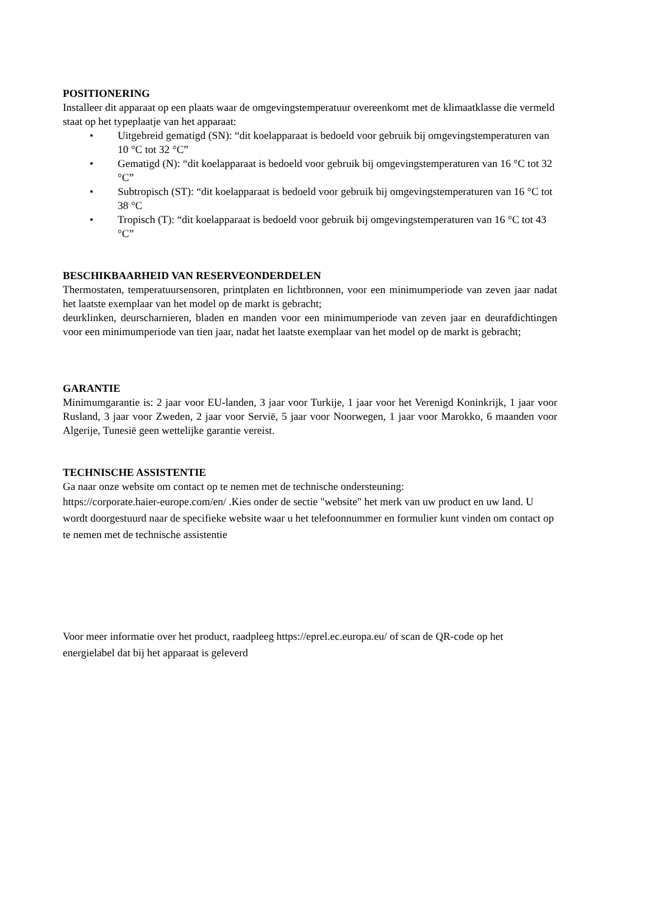POSITIONERING
Installeer dit apparaat op een plaats waar de omgevingstemperatuur overeenkomt met de klimaatklasse die vermeld staat op het typeplaatje van het apparaat:
• Uitgebreid gematigd (SN): “dit koelapparaat is bedoeld voor gebruik bij omgevingstemperaturen van 10 °C tot 32 °C”
• Gematigd (N): “dit koelapparaat is bedoeld voor gebruik bij omgevingstemperaturen van 16 °C tot 32 °C”
• Subtropisch (ST): “dit koelapparaat is bedoeld voor gebruik bij omgevingstemperaturen van 16 °C tot 38 °C
• Tropisch (T): “dit koelapparaat is bedoeld voor gebruik bij omgevingstemperaturen van 16 °C tot 43 °C”
BESCHIKBAARHEID VAN RESERVEONDERDELEN
Thermostaten, temperatuursensoren, printplaten en lichtbronnen, voor een minimumperiode van zeven jaar nadat het laatste exemplaar van het model op de markt is gebracht;
deurklinken, deurscharnieren, bladen en manden voor een minimumperiode van zeven jaar en deurafdichtingen voor een minimumperiode van tien jaar, nadat het laatste exemplaar van het model op de markt is gebracht;
GARANTIE
Minimumgarantie is: 2 jaar voor EU-landen, 3 jaar voor Turkije, 1 jaar voor het Verenigd Koninkrijk, 1 jaar voor Rusland, 3 jaar voor Zweden, 2 jaar voor Servië, 5 jaar voor Noorwegen, 1 jaar voor Marokko, 6 maanden voor Algerije, Tunesië geen wettelijke garantie vereist.
TECHNISCHE ASSISTENTIE
Ga naar onze website om contact op te nemen met de technische ondersteuning:
https://corporate.haier-europe.com/en/ .Kies onder de sectie "website" het merk van uw product en uw land. U wordt doorgestuurd naar de specifieke website waar u het telefoonnummer en formulier kunt vinden om contact op te nemen met de technische assistentie
Voor meer informatie over het product, raadpleeg https://eprel.ec.europa.eu/ of scan de QR-code op het energielabel dat bij het apparaat is geleverd